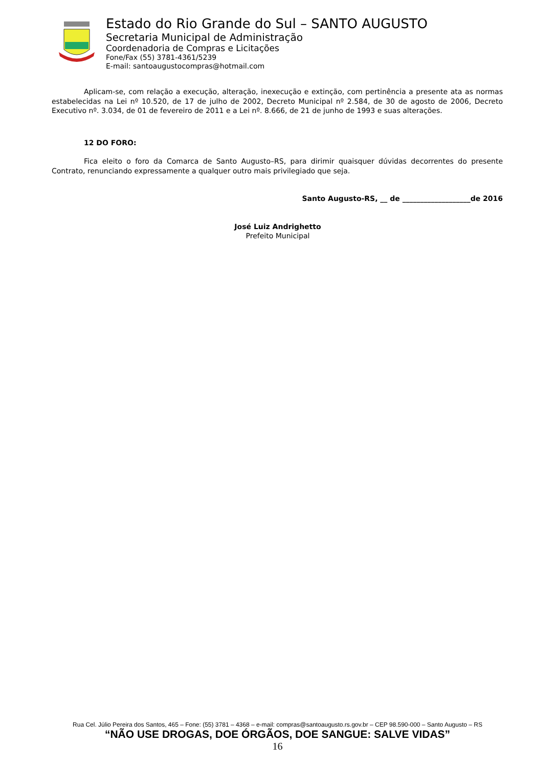Estado do Rio Grande do Sul – SANTO AUGUSTO
Secretaria Municipal de Administração
Coordenadoria de Compras e Licitações
Fone/Fax (55) 3781-4361/5239
E-mail: santoaugustocompras@hotmail.com
Aplicam-se, com relação a execução, alteração, inexecução e extinção, com pertinência a presente ata as normas estabelecidas na Lei nº 10.520, de 17 de julho de 2002, Decreto Municipal nº 2.584, de 30 de agosto de 2006, Decreto Executivo nº. 3.034, de 01 de fevereiro de 2011 e a Lei nº. 8.666, de 21 de junho de 1993 e suas alterações.
12 DO FORO:
Fica eleito o foro da Comarca de Santo Augusto–RS, para dirimir quaisquer dúvidas decorrentes do presente Contrato, renunciando expressamente a qualquer outro mais privilegiado que seja.
Santo Augusto-RS, __ de ___________________de 2016
José Luiz Andrighetto
Prefeito Municipal
Rua Cel. Júlio Pereira dos Santos, 465 – Fone: (55) 3781 – 4368 – e-mail: compras@santoaugusto.rs.gov.br – CEP 98.590-000 – Santo Augusto – RS
“NÃO USE DROGAS, DOE ÓRGÃOS, DOE SANGUE: SALVE VIDAS”
16